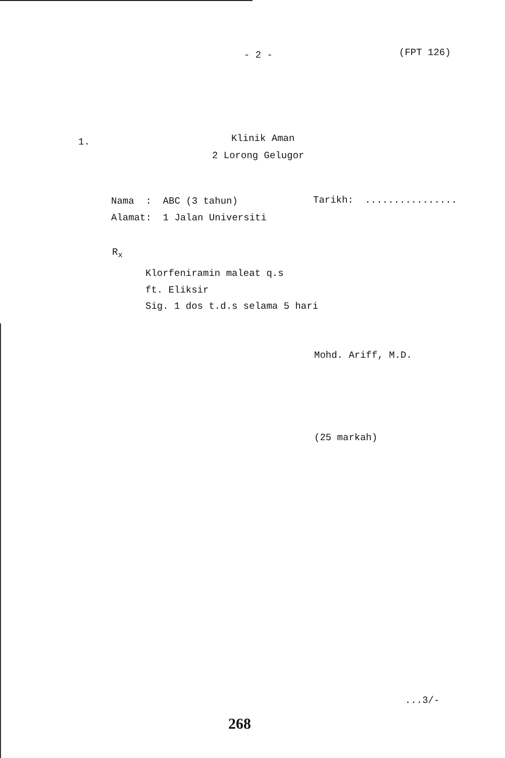- 2 - (FPT 126)
1. Klinik Aman
2 Lorong Gelugor
Nama : ABC (3 tahun) Tarikh: ................
Alamat: 1 Jalan Universiti
R<sub>x</sub>
Klorfeniramin maleat q.s
ft. Eliksir
Sig. 1 dos t.d.s selama 5 hari
Mohd. Ariff, M.D.
(25 markah)
...3/-
268